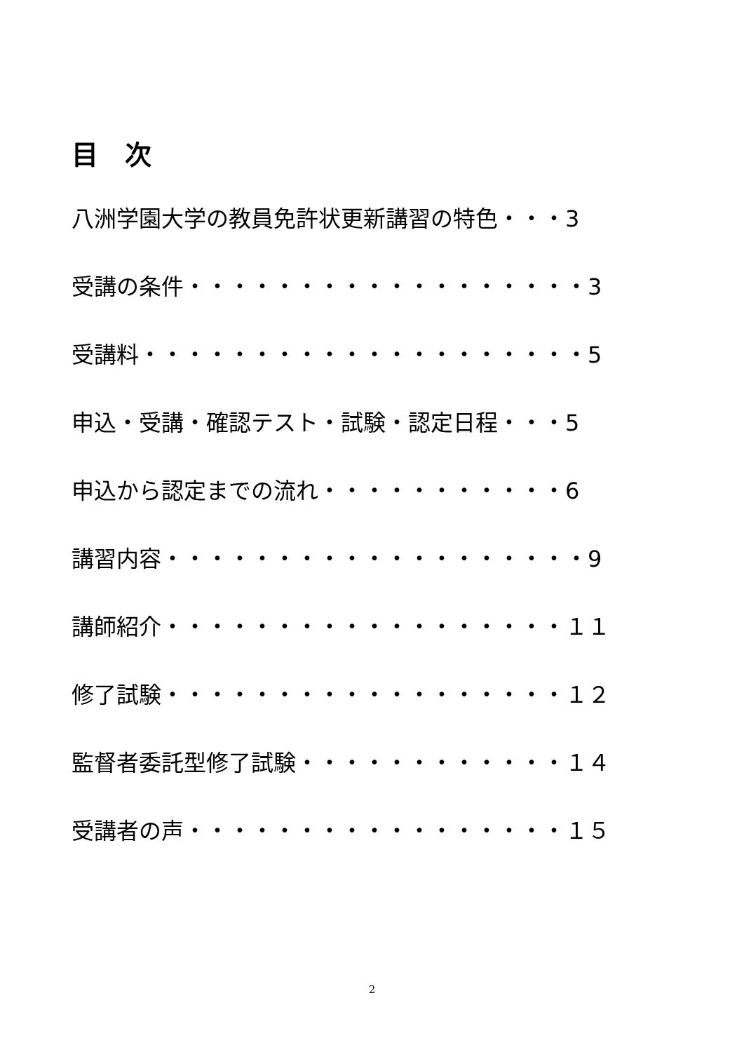目　次
八洲学園大学の教員免許状更新講習の特色・・・3
受講の条件・・・・・・・・・・・・・・・・・・3
受講料・・・・・・・・・・・・・・・・・・・・5
申込・受講・確認テスト・試験・認定日程・・・5
申込から認定までの流れ・・・・・・・・・・・6
講習内容・・・・・・・・・・・・・・・・・・・9
講師紹介・・・・・・・・・・・・・・・・・・１１
修了試験・・・・・・・・・・・・・・・・・・１２
監督者委託型修了試験・・・・・・・・・・・・１４
受講者の声・・・・・・・・・・・・・・・・・１５
2